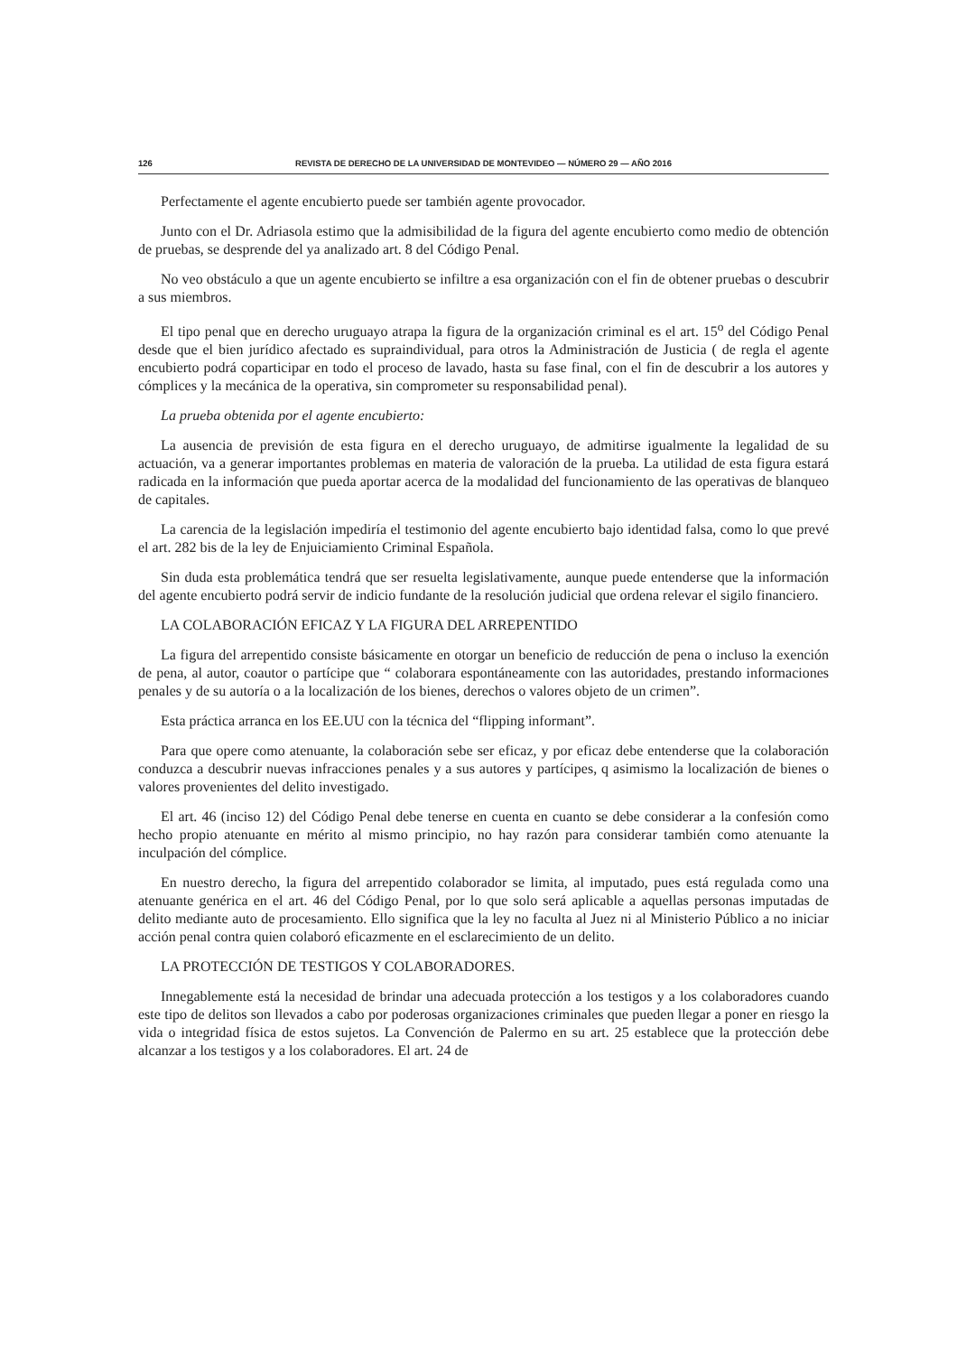126 REVISTA DE DERECHO DE LA UNIVERSIDAD DE MONTEVIDEO — NÚMERO 29 — AÑO 2016
Perfectamente el agente encubierto puede ser también agente provocador.
Junto con el Dr. Adriasola estimo que la admisibilidad de la figura del agente encubierto como medio de obtención de pruebas, se desprende del ya analizado art. 8 del Código Penal.
No veo obstáculo a que un agente encubierto se infiltre a esa organización con el fin de obtener pruebas o descubrir a sus miembros.
El tipo penal que en derecho uruguayo atrapa la figura de la organización criminal es el art. 15<sup>o</sup> del Código Penal desde que el bien jurídico afectado es supraindividual, para otros la Administración de Justicia ( de regla el agente encubierto podrá coparticipar en todo el proceso de lavado, hasta su fase final, con el fin de descubrir a los autores y cómplices y la mecánica de la operativa, sin comprometer su responsabilidad penal).
La prueba obtenida por el agente encubierto:
La ausencia de previsión de esta figura en el derecho uruguayo, de admitirse igualmente la legalidad de su actuación, va a generar importantes problemas en materia de valoración de la prueba. La utilidad de esta figura estará radicada en la información que pueda aportar acerca de la modalidad del funcionamiento de las operativas de blanqueo de capitales.
La carencia de la legislación impediría el testimonio del agente encubierto bajo identidad falsa, como lo que prevé el art. 282 bis de la ley de Enjuiciamiento Criminal Española.
Sin duda esta problemática tendrá que ser resuelta legislativamente, aunque puede entenderse que la información del agente encubierto podrá servir de indicio fundante de la resolución judicial que ordena relevar el sigilo financiero.
LA COLABORACIÓN EFICAZ Y LA FIGURA DEL ARREPENTIDO
La figura del arrepentido consiste básicamente en otorgar un beneficio de reducción de pena o incluso la exención de pena, al autor, coautor o partícipe que “ colaborara espontáneamente con las autoridades, prestando informaciones penales y de su autoría o a la localización de los bienes, derechos o valores objeto de un crimen”.
Esta práctica arranca en los EE.UU con la técnica del “flipping informant”.
Para que opere como atenuante, la colaboración sebe ser eficaz, y por eficaz debe entenderse que la colaboración conduzca a descubrir nuevas infracciones penales y a sus autores y partícipes, q asimismo la localización de bienes o valores provenientes del delito investigado.
El art. 46 (inciso 12) del Código Penal debe tenerse en cuenta en cuanto se debe considerar a la confesión como hecho propio atenuante en mérito al mismo principio, no hay razón para considerar también como atenuante la inculpación del cómplice.
En nuestro derecho, la figura del arrepentido colaborador se limita, al imputado, pues está regulada como una atenuante genérica en el art. 46 del Código Penal, por lo que solo será aplicable a aquellas personas imputadas de delito mediante auto de procesamiento. Ello significa que la ley no faculta al Juez ni al Ministerio Público a no iniciar acción penal contra quien colaboró eficazmente en el esclarecimiento de un delito.
LA PROTECCIÓN DE TESTIGOS Y COLABORADORES.
Innegablemente está la necesidad de brindar una adecuada protección a los testigos y a los colaboradores cuando este tipo de delitos son llevados a cabo por poderosas organizaciones criminales que pueden llegar a poner en riesgo la vida o integridad física de estos sujetos. La Convención de Palermo en su art. 25 establece que la protección debe alcanzar a los testigos y a los colaboradores. El art. 24 de